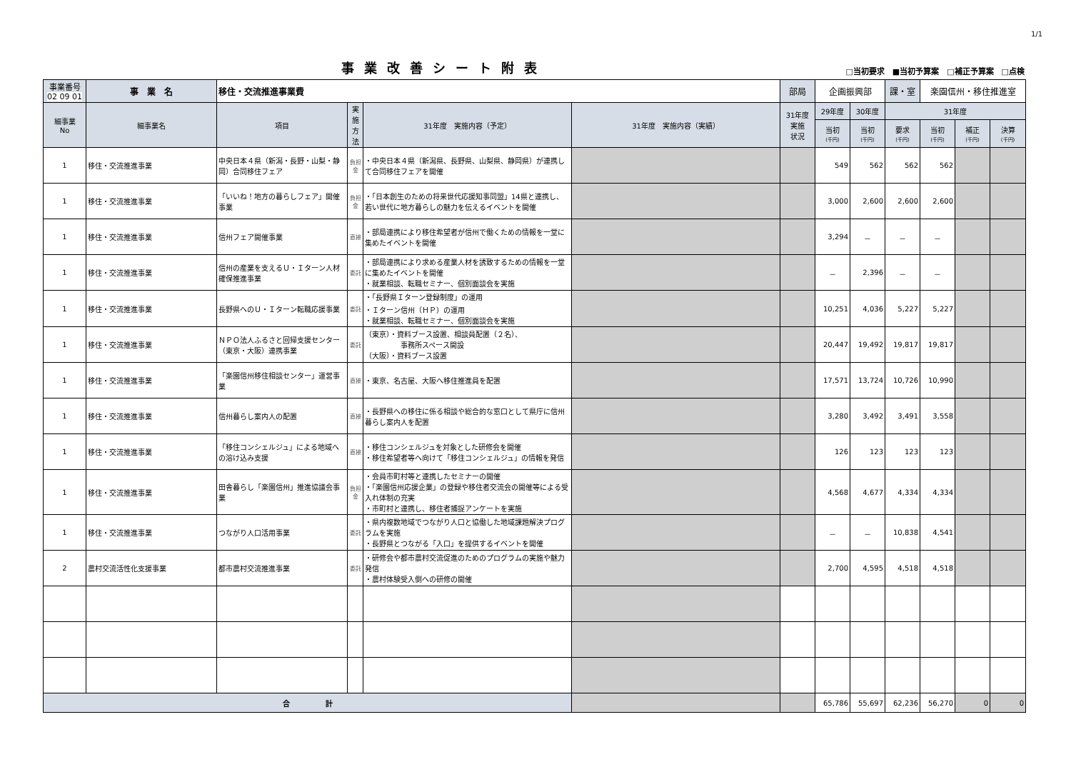1/1
事業改善シート附表
□当初要求　■当初予算案　□補正予算案　□点検
| 事業番号 02 09 01 | 事 業 名 | 移住・交流推進事業費 | | | | 部局 | 企画振興部 | | 課・室 | 楽園信州・移住推進室 | | |
| 細事業 No | 細事業名 | 項目 | 実 施 方 法 | 31年度 実施内容（予定） | 31年度 実施内容（実績） | 31年度 実施 状況 | 29年度 | 30年度 | 31年度 | | | |
| | | | | | | | 当初 (千円) | 当初 (千円) | 要求 (千円) | 当初 (千円) | 補正 (千円) | 決算 (千円) |
| 1 | 移住・交流推進事業 | 中央日本４県（新潟・長野・山梨・静岡）合同移住フェア | 負担金 | ・中央日本４県（新潟県、長野県、山梨県、静岡県）が連携して合同移住フェアを開催 | | | 549 | 562 | 562 | 562 | | |
| 1 | 移住・交流推進事業 | 「いいね！地方の暮らしフェア」開催事業 | 負担金 | ・「日本創生のための将来世代応援知事同盟」14県と連携し、若い世代に地方暮らしの魅力を伝えるイベントを開催 | | | 3,000 | 2,600 | 2,600 | 2,600 | | |
| 1 | 移住・交流推進事業 | 信州フェア開催事業 | 直接 | ・部局連携により移住希望者が信州で働くための情報を一堂に集めたイベントを開催 | | | 3,294 | － | － | － | | |
| 1 | 移住・交流推進事業 | 信州の産業を支えるＵ・Ｉターン人材確保推進事業 | 委託 | ・部局連携により求める産業人材を誘致するための情報を一堂に集めたイベントを開催 ・就業相談、転職セミナー、個別面談会を実施 | | | － | 2,396 | － | － | | |
| 1 | 移住・交流推進事業 | 長野県へのＵ・Ｉターン転職応援事業 | 委託 | ・「長野県Ｉターン登録制度」の運用 ・Ｉターン信州（ＨＰ）の運用 ・就業相談、転職セミナー、個別面談会を実施 | | | 10,251 | 4,036 | 5,227 | 5,227 | | |
| 1 | 移住・交流推進事業 | ＮＰＯ法人ふるさと回帰支援センター（東京・大阪）連携事業 | 委託 | （東京）・資料ブース設置、相談員配置（２名）、 事務所スペース開設 （大阪）・資料ブース設置 | | | 20,447 | 19,492 | 19,817 | 19,817 | | |
| 1 | 移住・交流推進事業 | 「楽園信州移住相談センター」運営事業 | 直接 | ・東京、名古屋、大阪へ移住推進員を配置 | | | 17,571 | 13,724 | 10,726 | 10,990 | | |
| 1 | 移住・交流推進事業 | 信州暮らし案内人の配置 | 直接 | ・長野県への移住に係る相談や総合的な窓口として県庁に信州暮らし案内人を配置 | | | 3,280 | 3,492 | 3,491 | 3,558 | | |
| 1 | 移住・交流推進事業 | 「移住コンシェルジュ」による地域への溶け込み支援 | 直接 | ・移住コンシェルジュを対象とした研修会を開催 ・移住希望者等へ向けて「移住コンシェルジュ」の情報を発信 | | | 126 | 123 | 123 | 123 | | |
| 1 | 移住・交流推進事業 | 田舎暮らし「楽園信州」推進協議会事業 | 負担金 | ・会員市町村等と連携したセミナーの開催 ・「楽園信州応援企業」の登録や移住者交流会の開催等による受入れ体制の充実 ・市町村と連携し、移住者捕捉アンケートを実施 | | | 4,568 | 4,677 | 4,334 | 4,334 | | |
| 1 | 移住・交流推進事業 | つながり人口活用事業 | 委託 | ・県内複数地域でつながり人口と協働した地域課題解決プログラムを実施 ・長野県とつながる「入口」を提供するイベントを開催 | | | － | － | 10,838 | 4,541 | | |
| 2 | 農村交流活性化支援事業 | 都市農村交流推進事業 | 委託 | ・研修会や都市農村交流促進のためのプログラムの実施や魅力発信 ・農村体験受入側への研修の開催 | | | 2,700 | 4,595 | 4,518 | 4,518 | | |
| 合 計 | | | | | | | 65,786 | 55,697 | 62,236 | 56,270 | 0 | 0 |